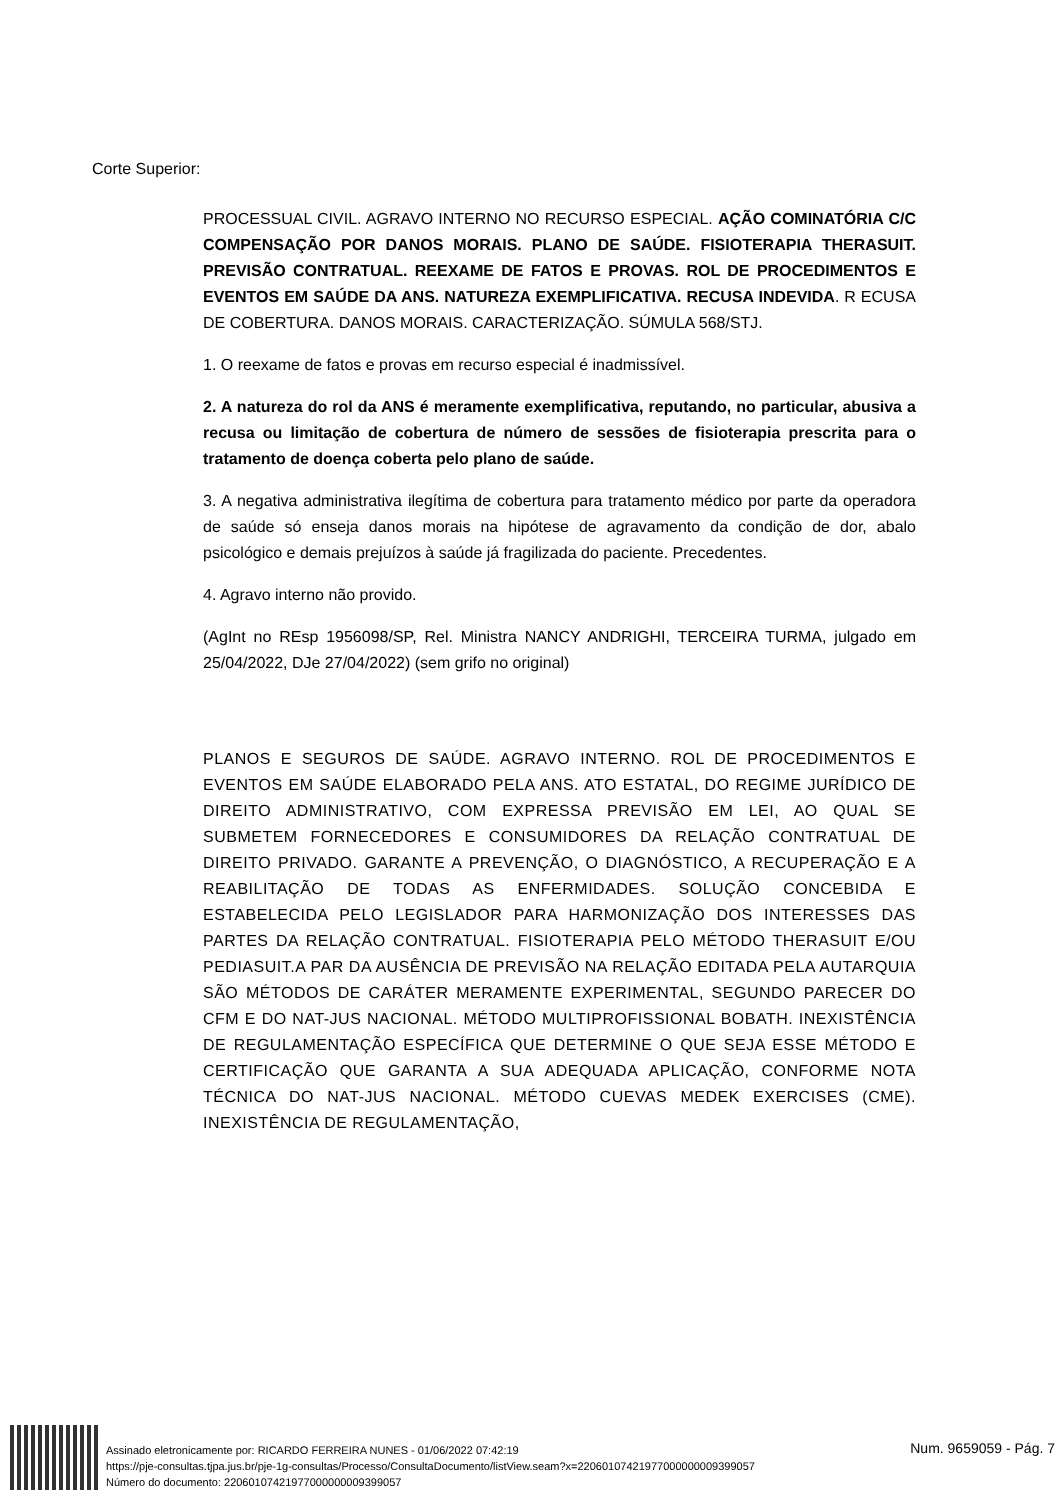Corte Superior:
PROCESSUAL CIVIL. AGRAVO INTERNO NO RECURSO ESPECIAL. AÇÃO COMINATÓRIA C/C COMPENSAÇÃO POR DANOS MORAIS. PLANO DE SAÚDE. FISIOTERAPIA THERASUIT. PREVISÃO CONTRATUAL. REEXAME DE FATOS E PROVAS. ROL DE PROCEDIMENTOS E EVENTOS EM SAÚDE DA ANS. NATUREZA EXEMPLIFICATIVA. RECUSA INDEVIDA. R ECUSA DE COBERTURA. DANOS MORAIS. CARACTERIZAÇÃO. SÚMULA 568/STJ.
1. O reexame de fatos e provas em recurso especial é inadmissível.
2. A natureza do rol da ANS é meramente exemplificativa, reputando, no particular, abusiva a recusa ou limitação de cobertura de número de sessões de fisioterapia prescrita para o tratamento de doença coberta pelo plano de saúde.
3. A negativa administrativa ilegítima de cobertura para tratamento médico por parte da operadora de saúde só enseja danos morais na hipótese de agravamento da condição de dor, abalo psicológico e demais prejuízos à saúde já fragilizada do paciente. Precedentes.
4. Agravo interno não provido.
(AgInt no REsp 1956098/SP, Rel. Ministra NANCY ANDRIGHI, TERCEIRA TURMA, julgado em 25/04/2022, DJe 27/04/2022) (sem grifo no original)
PLANOS E SEGUROS DE SAÚDE. AGRAVO INTERNO. ROL DE PROCEDIMENTOS E EVENTOS EM SAÚDE ELABORADO PELA ANS. ATO ESTATAL, DO REGIME JURÍDICO DE DIREITO ADMINISTRATIVO, COM EXPRESSA PREVISÃO EM LEI, AO QUAL SE SUBMETEM FORNECEDORES E CONSUMIDORES DA RELAÇÃO CONTRATUAL DE DIREITO PRIVADO. GARANTE A PREVENÇÃO, O DIAGNÓSTICO, A RECUPERAÇÃO E A REABILITAÇÃO DE TODAS AS ENFERMIDADES. SOLUÇÃO CONCEBIDA E ESTABELECIDA PELO LEGISLADOR PARA HARMONIZAÇÃO DOS INTERESSES DAS PARTES DA RELAÇÃO CONTRATUAL. FISIOTERAPIA PELO MÉTODO THERASUIT E/OU PEDIASUIT.A PAR DA AUSÊNCIA DE PREVISÃO NA RELAÇÃO EDITADA PELA AUTARQUIA SÃO MÉTODOS DE CARÁTER MERAMENTE EXPERIMENTAL, SEGUNDO PARECER DO CFM E DO NAT-JUS NACIONAL. MÉTODO MULTIPROFISSIONAL BOBATH. INEXISTÊNCIA DE REGULAMENTAÇÃO ESPECÍFICA QUE DETERMINE O QUE SEJA ESSE MÉTODO E CERTIFICAÇÃO QUE GARANTA A SUA ADEQUADA APLICAÇÃO, CONFORME NOTA TÉCNICA DO NAT-JUS NACIONAL. MÉTODO CUEVAS MEDEK EXERCISES (CME). INEXISTÊNCIA DE REGULAMENTAÇÃO,
Assinado eletronicamente por: RICARDO FERREIRA NUNES - 01/06/2022 07:42:19
https://pje-consultas.tjpa.jus.br/pje-1g-consultas/Processo/ConsultaDocumento/listView.seam?x=22060107421977000000009399057
Número do documento: 22060107421977000000009399057
Num. 9659059 - Pág. 7